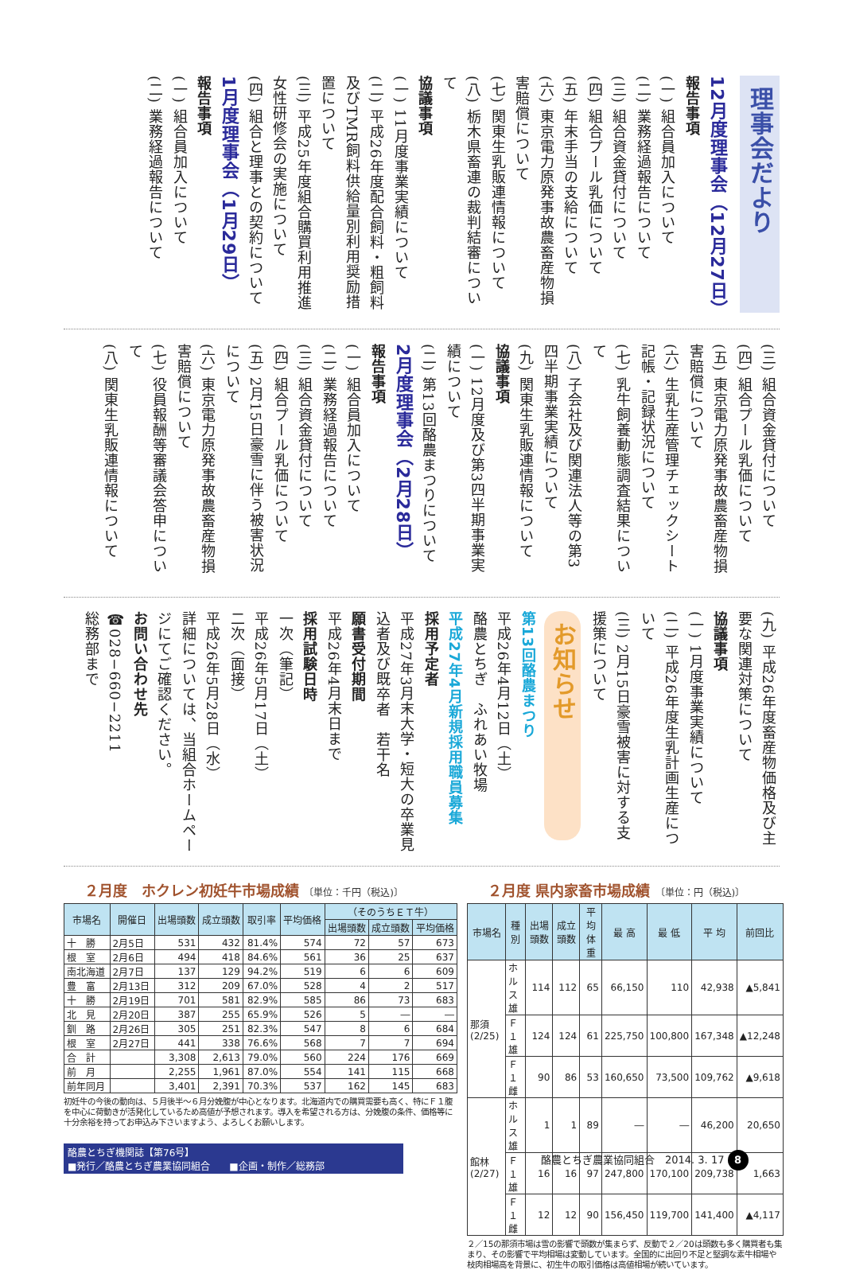理事会だより
12月度理事会（12月27日）
報告事項
(一) 組合員加入について
(二) 業務経過報告について
(三) 組合資金貸付について
(四) 組合プール乳価について
(五) 年末手当の支給について
(六) 東京電力原発事故農畜産物損害賠償について
(七) 関東生乳販連情報について
(八) 栃木県畜連の裁判結審について
協議事項
(一) 11月度事業実績について
(二) 平成26年度配合飼料・粗飼料及びTMR飼料供給量別利用奨励措置について
(三) 平成25年度組合購買利用推進女性研修会の実施について
(四) 組合と理事との契約について
1月度理事会（1月29日）
報告事項
(一) 組合員加入について
(二) 業務経過報告について
(三) 組合資金貸付について
(四) 組合プール乳価について
(五) 東京電力原発事故農畜産物損害賠償について
(六) 生乳生産管理チェックシート記帳・記録状況について
(七) 乳牛飼養動態調査結果について
(八) 子会社及び関連法人等の第3四半期事業実績について
(九) 関東生乳販連情報について
協議事項
(一) 12月度及び第3四半期事業実績について
(二) 第13回酪農まつりについて
2月度理事会（2月28日）
報告事項
(一) 組合員加入について
(二) 業務経過報告について
(三) 組合資金貸付について
(四) 組合プール乳価について
(五) 2月15日豪雪に伴う被害状況について
(六) 東京電力原発事故農畜産物損害賠償について
(七) 役員報酬等審議会答申について
(八) 関東生乳販連情報について
(九) 平成26年度畜産物価格及び主要な関連対策について
協議事項
(一) 1月度事業実績について
(二) 平成26年度生乳計画生産について
(三) 2月15日豪雪被害に対する支援策について
お知らせ
第13回酪農まつり
平成26年4月12日（土）
酪農とちぎ　ふれあい牧場
平成27年4月新規採用職員募集
採用予定者
平成27年3月末大学・短大の卒業見込者及び既卒者　若干名
願書受付期間
平成26年4月末日まで
採用試験日時
一次（筆記）
平成26年5月17日（土）
二次（面接）
平成26年5月28日（水）
詳細については、当組合ホームページにてご確認ください。
お問い合わせ先
☎028−660−2211
総務部まで
２月度　ホクレン初妊牛市場成績 〔単位：千円（税込)〕
| 市場名 | 開催日 | 出場頭数 | 成立頭数 | 取引率 | 平均価格 | （そのうちＥＴ牛） | | |
| --- | --- | --- | --- | --- | --- | --- | --- | --- |
| | | | | | | 出場頭数 | 成立頭数 | 平均価格 |
| 十 勝 | 2月5日 | 531 | 432 | 81.4% | 574 | 72 | 57 | 673 |
| 根 室 | 2月6日 | 494 | 418 | 84.6% | 561 | 36 | 25 | 637 |
| 南北海道 | 2月7日 | 137 | 129 | 94.2% | 519 | 6 | 6 | 609 |
| 豊 富 | 2月13日 | 312 | 209 | 67.0% | 528 | 4 | 2 | 517 |
| 十 勝 | 2月19日 | 701 | 581 | 82.9% | 585 | 86 | 73 | 683 |
| 北 見 | 2月20日 | 387 | 255 | 65.9% | 526 | 5 | ― | ― |
| 釧 路 | 2月26日 | 305 | 251 | 82.3% | 547 | 8 | 6 | 684 |
| 根 室 | 2月27日 | 441 | 338 | 76.6% | 568 | 7 | 7 | 694 |
| 合 計 | | 3,308 | 2,613 | 79.0% | 560 | 224 | 176 | 669 |
| 前 月 | | 2,255 | 1,961 | 87.0% | 554 | 141 | 115 | 668 |
| 前年同月 | | 3,401 | 2,391 | 70.3% | 537 | 162 | 145 | 683 |
初妊牛の今後の動向は、５月後半～６月分娩腹が中心となります。北海道内での購買需要も高く、特にＦ１腹を中心に荷動きが活発化しているため高値が予想されます。導入を希望される方は、分娩腹の条件、価格等に十分余裕を持ってお申込み下さいますよう、よろしくお願いします。
２月度 県内家畜市場成績 〔単位：円（税込)〕
| 市場名 | 種 別 | 出場頭数 | 成立頭数 | 平均体重 | 最 高 | 最 低 | 平 均 | 前回比 |
| --- | --- | --- | --- | --- | --- | --- | --- | --- |
| 那須 (2/25) | ホルス雄 | 114 | 112 | 65 | 66,150 | 110 | 42,938 | ▲5,841 |
| | Ｆ１雄 | 124 | 124 | 61 | 225,750 | 100,800 | 167,348 | ▲12,248 |
| | Ｆ１雌 | 90 | 86 | 53 | 160,650 | 73,500 | 109,762 | ▲9,618 |
| 館林 (2/27) | ホルス雄 | 1 | 1 | 89 | ― | ― | 46,200 | 20,650 |
| | Ｆ１雄 | 16 | 16 | 97 | 247,800 | 170,100 | 209,738 | 1,663 |
| | Ｆ１雌 | 12 | 12 | 90 | 156,450 | 119,700 | 141,400 | ▲4,117 |
２／15の那須市場は雪の影響で頭数が集まらず、反動で２／20は頭数も多く購買者も集まり、その影響で平均相場は変動しています。全国的に出回り不足と堅調な素牛相場や枝肉相場高を背景に、初生牛の取引価格は高値相場が続いています。
酪農とちぎ機関誌【第76号】
■発行／酪農とちぎ農業協同組合　　■企画・制作／総務部
酪農とちぎ農業協同組合　2014. 3. 17 8